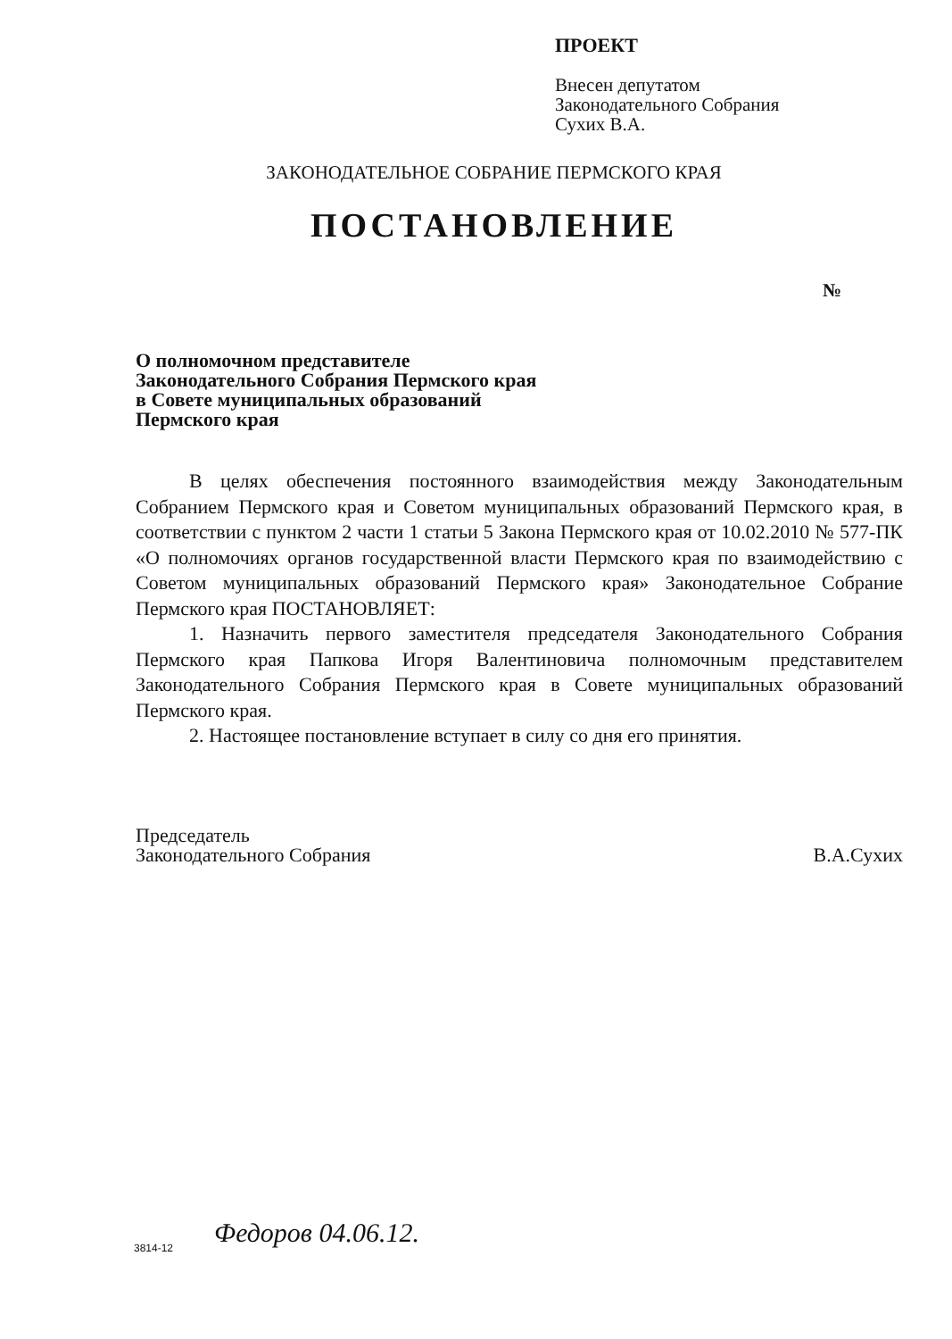ПРОЕКТ
Внесен депутатом
Законодательного Собрания
Сухих В.А.
ЗАКОНОДАТЕЛЬНОЕ СОБРАНИЕ ПЕРМСКОГО КРАЯ
ПОСТАНОВЛЕНИЕ
№
О полномочном представителе
Законодательного Собрания Пермского края
в Совете муниципальных образований
Пермского края
В целях обеспечения постоянного взаимодействия между Законодательным Собранием Пермского края и Советом муниципальных образований Пермского края, в соответствии с пунктом 2 части 1 статьи 5 Закона Пермского края от 10.02.2010 № 577-ПК «О полномочиях органов государственной власти Пермского края по взаимодействию с Советом муниципальных образований Пермского края» Законодательное Собрание Пермского края ПОСТАНОВЛЯЕТ:
1. Назначить первого заместителя председателя Законодательного Собрания Пермского края Папкова Игоря Валентиновича полномочным представителем Законодательного Собрания Пермского края в Совете муниципальных образований Пермского края.
2. Настоящее постановление вступает в силу со дня его принятия.
Председатель
Законодательного Собрания
В.А.Сухих
3814-12 Федоров 04.06.12.